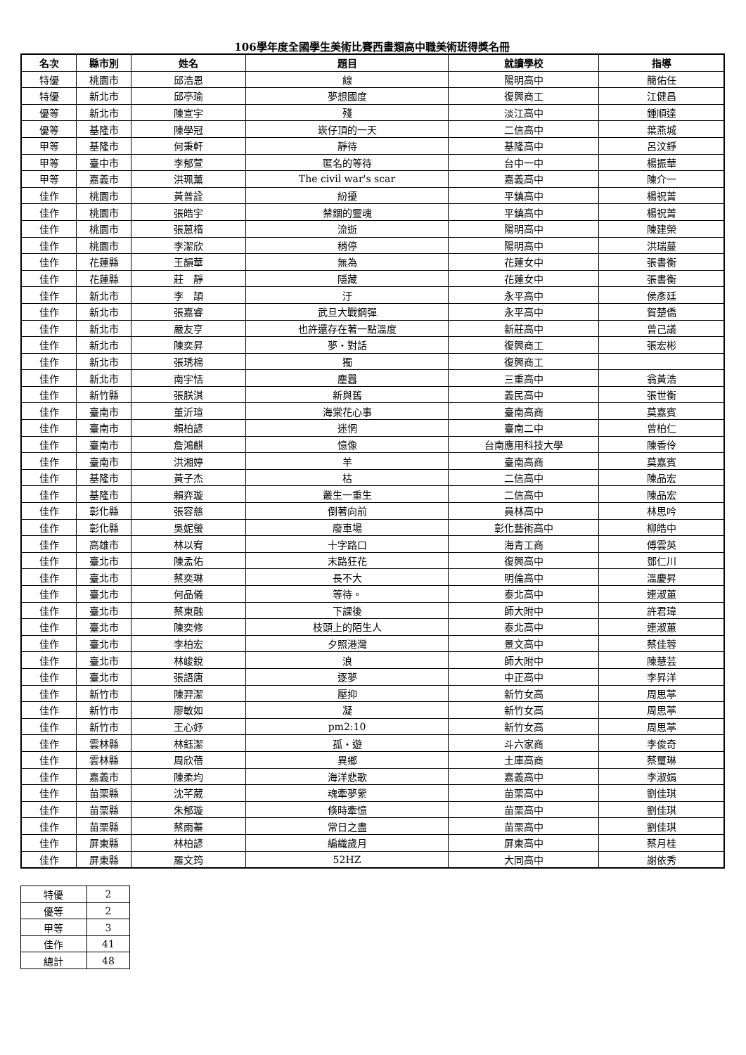106學年度全國學生美術比賽西畫類高中職美術班得獎名冊
| 名次 | 縣市別 | 姓名 | 題目 | 就讀學校 | 指導 |
| --- | --- | --- | --- | --- | --- |
| 特優 | 桃園市 | 邱浩恩 | 線 | 陽明高中 | 簡佑任 |
| 特優 | 新北市 | 邱亭瑜 | 夢想國度 | 復興商工 | 江健昌 |
| 優等 | 新北市 | 陳宣宇 | 殘 | 淡江高中 | 鍾順達 |
| 優等 | 基隆市 | 陳學冠 | 崁仔頂的一天 | 二信高中 | 葉燕城 |
| 甲等 | 基隆市 | 何秉軒 | 靜待 | 基隆高中 | 呂汶錚 |
| 甲等 | 臺中市 | 李郁萱 | 匿名的等待 | 台中一中 | 楊振華 |
| 甲等 | 嘉義市 | 洪珮薰 | The civil war's scar | 嘉義高中 | 陳介一 |
| 佳作 | 桃園市 | 黃普詮 | 紛擾 | 平鎮高中 | 楊祝菁 |
| 佳作 | 桃園市 | 張皓宇 | 禁錮的靈魂 | 平鎮高中 | 楊祝菁 |
| 佳作 | 桃園市 | 張蒽楕 | 流逝 | 陽明高中 | 陳建榮 |
| 佳作 | 桃園市 | 李潔欣 | 稍停 | 陽明高中 | 洪瑞蔓 |
| 佳作 | 花蓮縣 | 王韻華 | 無為 | 花蓮女中 | 張書衡 |
| 佳作 | 花蓮縣 | 莊 靜 | 隱藏 | 花蓮女中 | 張書衡 |
| 佳作 | 新北市 | 李 頡 | 汙 | 永平高中 | 侯彥廷 |
| 佳作 | 新北市 | 張嘉睿 | 武旦大戰鋼彈 | 永平高中 | 賀楚僑 |
| 佳作 | 新北市 | 嚴友亨 | 也許還存在著一點溫度 | 新莊高中 | 曾己議 |
| 佳作 | 新北市 | 陳奕昇 | 夢・對話 | 復興商工 | 張宏彬 |
| 佳作 | 新北市 | 張琇棉 | 獨 | 復興商工 | |
| 佳作 | 新北市 | 南宇恬 | 塵囂 | 三重高中 | 翁黃浩 |
| 佳作 | 新竹縣 | 張朕淇 | 新與舊 | 義民高中 | 張世衡 |
| 佳作 | 臺南市 | 董沂瑄 | 海棠花心事 | 臺南高商 | 莫嘉賓 |
| 佳作 | 臺南市 | 賴柏諺 | 迷惘 | 臺南二中 | 曾柏仁 |
| 佳作 | 臺南市 | 詹鴻麒 | 憶像 | 台南應用科技大學 | 陳香伶 |
| 佳作 | 臺南市 | 洪湘婷 | 羊 | 臺南高商 | 莫嘉賓 |
| 佳作 | 基隆市 | 黃子杰 | 枯 | 二信高中 | 陳品宏 |
| 佳作 | 基隆市 | 賴弈璇 | 叢生一重生 | 二信高中 | 陳品宏 |
| 佳作 | 彰化縣 | 張容慈 | 倒著向前 | 員林高中 | 林思吟 |
| 佳作 | 彰化縣 | 吳妮螢 | 廢車場 | 彰化藝術高中 | 柳皓中 |
| 佳作 | 高雄市 | 林以宥 | 十字路口 | 海青工商 | 傅雲英 |
| 佳作 | 臺北市 | 陳孟佑 | 末路狂花 | 復興高中 | 鄧仁川 |
| 佳作 | 臺北市 | 蔡奕琳 | 長不大 | 明倫高中 | 溫慶昇 |
| 佳作 | 臺北市 | 何品儀 | 等待。 | 泰北高中 | 連淑蕙 |
| 佳作 | 臺北市 | 蔡東融 | 下課後 | 師大附中 | 許君瑋 |
| 佳作 | 臺北市 | 陳奕修 | 枝頭上的陌生人 | 泰北高中 | 連淑蕙 |
| 佳作 | 臺北市 | 李柏宏 | 夕照港灣 | 景文高中 | 蔡佳蓉 |
| 佳作 | 臺北市 | 林峻銳 | 浪 | 師大附中 | 陳慧芸 |
| 佳作 | 臺北市 | 張語唐 | 逐夢 | 中正高中 | 李昇洋 |
| 佳作 | 新竹市 | 陳羿潔 | 壓抑 | 新竹女高 | 周思葶 |
| 佳作 | 新竹市 | 廖敏如 | 凝 | 新竹女高 | 周思葶 |
| 佳作 | 新竹市 | 王心妤 | pm2:10 | 新竹女高 | 周思葶 |
| 佳作 | 雲林縣 | 林鈺潔 | 孤・遊 | 斗六家商 | 李俊奇 |
| 佳作 | 雲林縣 | 周欣蓓 | 異鄉 | 土庫高商 | 蔡璽琳 |
| 佳作 | 嘉義市 | 陳柔均 | 海洋悲歌 | 嘉義高中 | 李淑娟 |
| 佳作 | 苗栗縣 | 沈芊葳 | 魂牽夢縈 | 苗栗高中 | 劉佳琪 |
| 佳作 | 苗栗縣 | 朱郁璇 | 倏時牽憶 | 苗栗高中 | 劉佳琪 |
| 佳作 | 苗栗縣 | 蔡雨蓁 | 常日之盡 | 苗栗高中 | 劉佳琪 |
| 佳作 | 屏東縣 | 林柏諺 | 編織歲月 | 屏東高中 | 蔡月桂 |
| 佳作 | 屏東縣 | 羅文筠 | 52HZ | 大同高中 | 謝依秀 |
| 特優 | 2 |
| 優等 | 2 |
| 甲等 | 3 |
| 佳作 | 41 |
| 總計 | 48 |